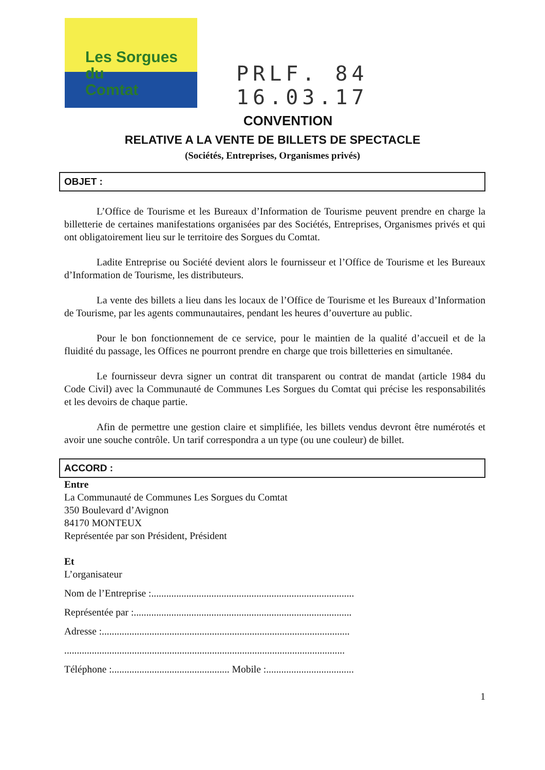Les Sorgues du
Comtat
PRLF. 84
16.03.17
CONVENTION
RELATIVE A LA VENTE DE BILLETS DE SPECTACLE
(Sociétés, Entreprises, Organismes privés)
OBJET :
L’Office de Tourisme et les Bureaux d’Information de Tourisme peuvent prendre en charge la billetterie de certaines manifestations organisées par des Sociétés, Entreprises, Organismes privés et qui ont obligatoirement lieu sur le territoire des Sorgues du Comtat.
Ladite Entreprise ou Société devient alors le fournisseur et l’Office de Tourisme et les Bureaux d’Information de Tourisme, les distributeurs.
La vente des billets a lieu dans les locaux de l’Office de Tourisme et les Bureaux d’Information de Tourisme, par les agents communautaires, pendant les heures d’ouverture au public.
Pour le bon fonctionnement de ce service, pour le maintien de la qualité d’accueil et de la fluidité du passage, les Offices ne pourront prendre en charge que trois billetteries en simultanée.
Le fournisseur devra signer un contrat dit transparent ou contrat de mandat (article 1984 du Code Civil) avec la Communauté de Communes Les Sorgues du Comtat qui précise les responsabilités et les devoirs de chaque partie.
Afin de permettre une gestion claire et simplifiée, les billets vendus devront être numérotés et avoir une souche contrôle. Un tarif correspondra a un type (ou une couleur) de billet.
ACCORD :
Entre
La Communauté de Communes Les Sorgues du Comtat
350 Boulevard d’Avignon
84170 MONTEUX
Représentée par son Président, Président
Et
L’organisateur
Nom de l’Entreprise :.................................................................................
Représentée par :.......................................................................................
Adresse :...................................................................................................
................................................................................................................
Téléphone :............................................... Mobile :...................................
1